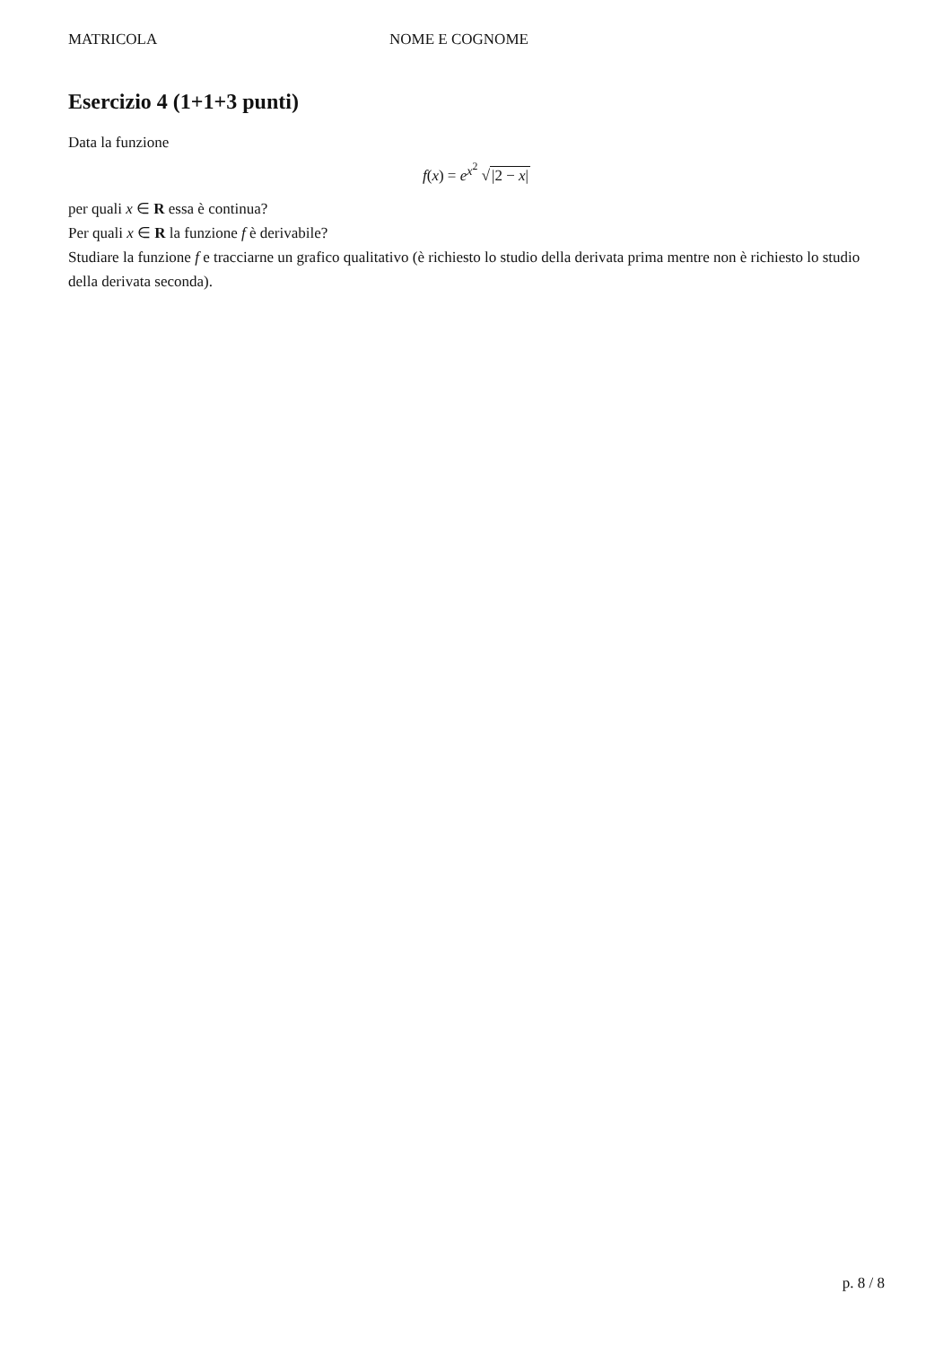MATRICOLA NOME E COGNOME
Esercizio 4 (1+1+3 punti)
Data la funzione
f(x) = e<sup>x<sup>2</sup></sup> √|2 − x|
per quali x ∈ R essa è continua?
Per quali x ∈ R la funzione f è derivabile?
Studiare la funzione f e tracciarne un grafico qualitativo (è richiesto lo studio della derivata prima mentre non è richiesto lo studio della derivata seconda).
p. 8 / 8